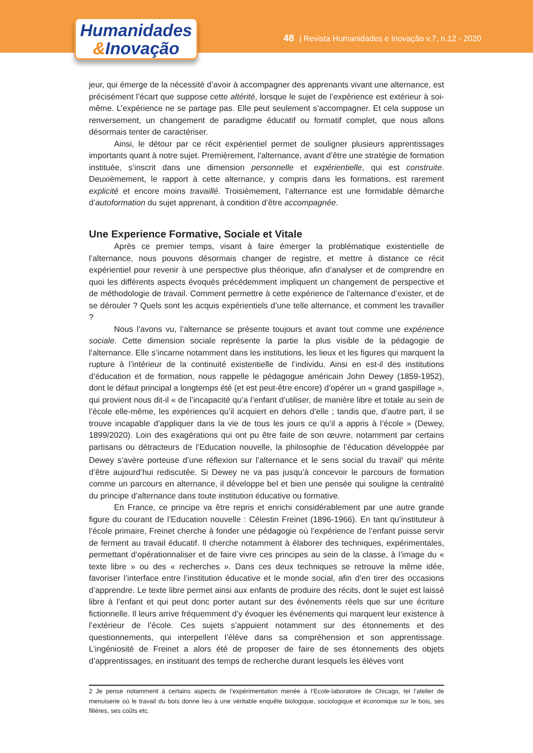48 | Revista Humanidades e Inovação v.7, n.12 - 2020
Humanidades
&Inovação
jeur, qui émerge de la nécessité d’avoir à accompagner des apprenants vivant une alternance, est précisément l’écart que suppose cette altérité, lorsque le sujet de l’expérience est extérieur à soi-même. L’expérience ne se partage pas. Elle peut seulement s’accompagner. Et cela suppose un renversement, un changement de paradigme éducatif ou formatif complet, que nous allons désormais tenter de caractériser.
Ainsi, le détour par ce récit expérientiel permet de souligner plusieurs apprentissages importants quant à notre sujet. Premièrement, l’alternance, avant d’être une stratégie de formation instituée, s’inscrit dans une dimension personnelle et expérientielle, qui est construite. Deuxièmement, le rapport à cette alternance, y compris dans les formations, est rarement explicité et encore moins travaillé. Troisièmement, l’alternance est une formidable démarche d’autoformation du sujet apprenant, à condition d’être accompagnée.
Une Experience Formative, Sociale et Vitale
Après ce premier temps, visant à faire émerger la problématique existentielle de l’alternance, nous pouvons désormais changer de registre, et mettre à distance ce récit expérientiel pour revenir à une perspective plus théorique, afin d’analyser et de comprendre en quoi les différents aspects évoqués précédemment impliquent un changement de perspective et de méthodologie de travail. Comment permettre à cette expérience de l’alternance d’exister, et de se dérouler ? Quels sont les acquis expérientiels d’une telle alternance, et comment les travailler ?
Nous l’avons vu, l’alternance se présente toujours et avant tout comme une expérience sociale. Cette dimension sociale représente la partie la plus visible de la pédagogie de l’alternance. Elle s’incarne notamment dans les institutions, les lieux et les figures qui marquent la rupture à l’intérieur de la continuité existentielle de l’individu. Ainsi en est-il des institutions d’éducation et de formation, nous rappelle le pédagogue américain John Dewey (1859-1952), dont le défaut principal a longtemps été (et est peut-être encore) d’opérer un « grand gaspillage », qui provient nous dit-il « de l’incapacité qu’a l’enfant d’utiliser, de manière libre et totale au sein de l’école elle-même, les expériences qu’il acquiert en dehors d’elle ; tandis que, d’autre part, il se trouve incapable d’appliquer dans la vie de tous les jours ce qu’il a appris à l’école » (Dewey, 1899/2020). Loin des exagérations qui ont pu être faite de son œuvre, notamment par certains partisans ou détracteurs de l’Education nouvelle, la philosophie de l’éducation développée par Dewey s’avère porteuse d’une réflexion sur l’alternance et le sens social du travail<sup>2</sup> qui mérite d’être aujourd’hui rediscutée. Si Dewey ne va pas jusqu’à concevoir le parcours de formation comme un parcours en alternance, il développe bel et bien une pensée qui souligne la centralité du principe d’alternance dans toute institution éducative ou formative.
En France, ce principe va être repris et enrichi considérablement par une autre grande figure du courant de l’Education nouvelle : Célestin Freinet (1896-1966). En tant qu’instituteur à l’école primaire, Freinet cherche à fonder une pédagogie où l’expérience de l’enfant puisse servir de ferment au travail éducatif. Il cherche notamment à élaborer des techniques, expérimentales, permettant d’opérationnaliser et de faire vivre ces principes au sein de la classe, à l’image du « texte libre » ou des « recherches ». Dans ces deux techniques se retrouve la même idée, favoriser l’interface entre l’institution éducative et le monde social, afin d’en tirer des occasions d’apprendre. Le texte libre permet ainsi aux enfants de produire des récits, dont le sujet est laissé libre à l’enfant et qui peut donc porter autant sur des événements réels que sur une écriture fictionnelle. Il leurs arrive fréquemment d’y évoquer les événements qui marquent leur existence à l’extérieur de l’école. Ces sujets s’appuient notamment sur des étonnements et des questionnements, qui interpellent l’élève dans sa compréhension et son apprentissage. L’ingéniosité de Freinet a alors été de proposer de faire de ses étonnements des objets d’apprentissages, en instituant des temps de recherche durant lesquels les élèves vont
2 Je pense notamment à certains aspects de l’expérimentation menée à l’Ecole-laboratoire de Chicago, tel l’atelier de menuiserie où le travail du bois donne lieu à une véritable enquête biologique, sociologique et économique sur le bois, ses filières, ses coûts etc.